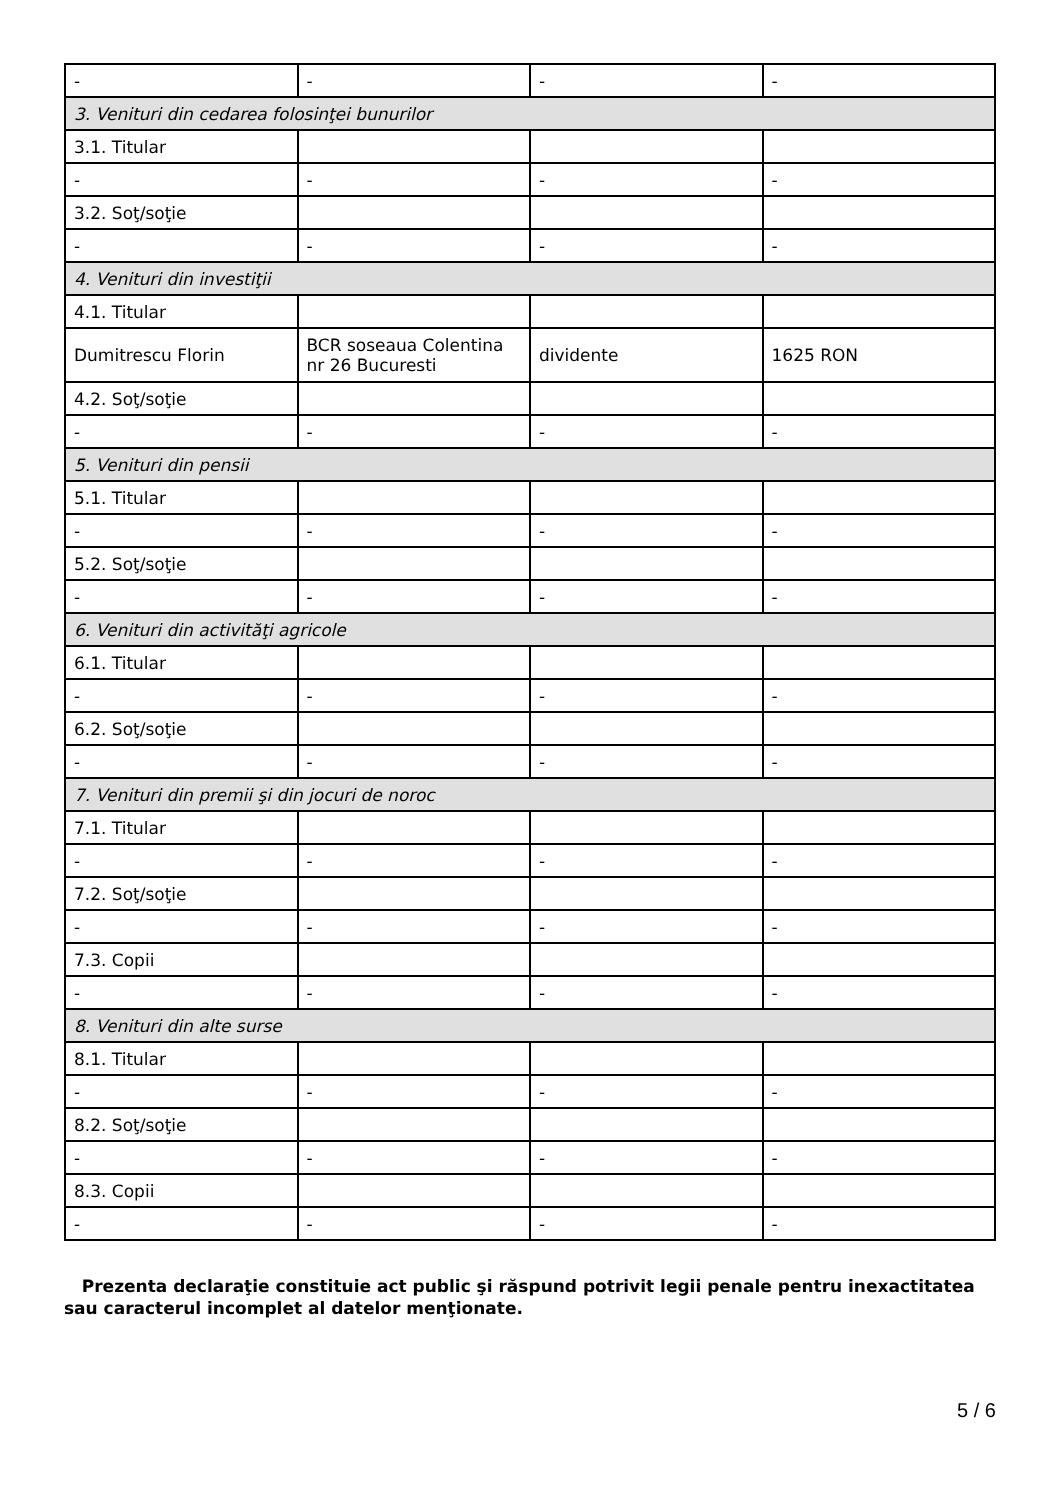| - | - | - | - |
| 3. Venituri din cedarea folosinţei bunurilor | | | |
| 3.1. Titular | | | |
| - | - | - | - |
| 3.2. Soţ/soţie | | | |
| - | - | - | - |
| 4. Venituri din investiţii | | | |
| 4.1. Titular | | | |
| Dumitrescu Florin | BCR soseaua Colentina nr 26 Bucuresti | dividente | 1625 RON |
| 4.2. Soţ/soţie | | | |
| - | - | - | - |
| 5. Venituri din pensii | | | |
| 5.1. Titular | | | |
| - | - | - | - |
| 5.2. Soţ/soţie | | | |
| - | - | - | - |
| 6. Venituri din activităţi agricole | | | |
| 6.1. Titular | | | |
| - | - | - | - |
| 6.2. Soţ/soţie | | | |
| - | - | - | - |
| 7. Venituri din premii şi din jocuri de noroc | | | |
| 7.1. Titular | | | |
| - | - | - | - |
| 7.2. Soţ/soţie | | | |
| - | - | - | - |
| 7.3. Copii | | | |
| - | - | - | - |
| 8. Venituri din alte surse | | | |
| 8.1. Titular | | | |
| - | - | - | - |
| 8.2. Soţ/soţie | | | |
| - | - | - | - |
| 8.3. Copii | | | |
| - | - | - | - |
Prezenta declaraţie constituie act public şi răspund potrivit legii penale pentru inexactitatea sau caracterul incomplet al datelor menţionate.
5 / 6